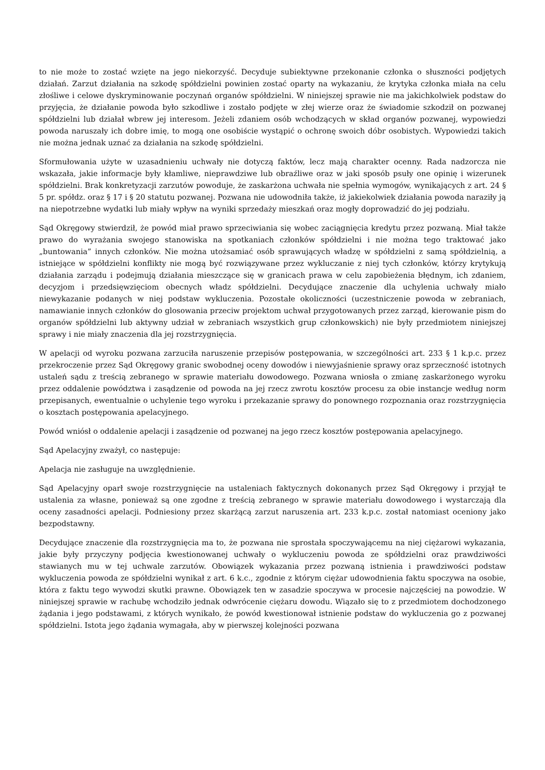to nie może to zostać wzięte na jego niekorzyść. Decyduje subiektywne przekonanie członka o słuszności podjętych działań. Zarzut działania na szkodę spółdzielni powinien zostać oparty na wykazaniu, że krytyka członka miała na celu złośliwe i celowe dyskryminowanie poczynań organów spółdzielni. W niniejszej sprawie nie ma jakichkolwiek podstaw do przyjęcia, że działanie powoda było szkodliwe i zostało podjęte w złej wierze oraz że świadomie szkodził on pozwanej spółdzielni lub działał wbrew jej interesom. Jeżeli zdaniem osób wchodzących w skład organów pozwanej, wypowiedzi powoda naruszały ich dobre imię, to mogą one osobiście wystąpić o ochronę swoich dóbr osobistych. Wypowiedzi takich nie można jednak uznać za działania na szkodę spółdzielni.
Sformułowania użyte w uzasadnieniu uchwały nie dotyczą faktów, lecz mają charakter ocenny. Rada nadzorcza nie wskazała, jakie informacje były kłamliwe, nieprawdziwe lub obraźliwe oraz w jaki sposób psuły one opinię i wizerunek spółdzielni. Brak konkretyzacji zarzutów powoduje, że zaskarżona uchwała nie spełnia wymogów, wynikających z art. 24 § 5 pr. spółdz. oraz § 17 i § 20 statutu pozwanej. Pozwana nie udowodniła także, iż jakiekolwiek działania powoda naraziły ją na niepotrzebne wydatki lub miały wpływ na wyniki sprzedaży mieszkań oraz mogły doprowadzić do jej podziału.
Sąd Okręgowy stwierdził, że powód miał prawo sprzeciwiania się wobec zaciągnięcia kredytu przez pozwaną. Miał także prawo do wyrażania swojego stanowiska na spotkaniach członków spółdzielni i nie można tego traktować jako „buntowania” innych członków. Nie można utożsamiać osób sprawujących władzę w spółdzielni z samą spółdzielnią, a istniejące w spółdzielni konflikty nie mogą być rozwiązywane przez wykluczanie z niej tych członków, którzy krytykują działania zarządu i podejmują działania mieszczące się w granicach prawa w celu zapobieżenia błędnym, ich zdaniem, decyzjom i przedsięwzięciom obecnych władz spółdzielni. Decydujące znaczenie dla uchylenia uchwały miało niewykazanie podanych w niej podstaw wykluczenia. Pozostałe okoliczności (uczestniczenie powoda w zebraniach, namawianie innych członków do glosowania przeciw projektom uchwał przygotowanych przez zarząd, kierowanie pism do organów spółdzielni lub aktywny udział w zebraniach wszystkich grup członkowskich) nie były przedmiotem niniejszej sprawy i nie miały znaczenia dla jej rozstrzygnięcia.
W apelacji od wyroku pozwana zarzuciła naruszenie przepisów postępowania, w szczególności art. 233 § 1 k.p.c. przez przekroczenie przez Sąd Okręgowy granic swobodnej oceny dowodów i niewyjaśnienie sprawy oraz sprzeczność istotnych ustaleń sądu z treścią zebranego w sprawie materiału dowodowego. Pozwana wniosła o zmianę zaskarżonego wyroku przez oddalenie powództwa i zasądzenie od powoda na jej rzecz zwrotu kosztów procesu za obie instancje według norm przepisanych, ewentualnie o uchylenie tego wyroku i przekazanie sprawy do ponownego rozpoznania oraz rozstrzygnięcia o kosztach postępowania apelacyjnego.
Powód wniósł o oddalenie apelacji i zasądzenie od pozwanej na jego rzecz kosztów postępowania apelacyjnego.
Sąd Apelacyjny zważył, co następuje:
Apelacja nie zasługuje na uwzględnienie.
Sąd Apelacyjny oparł swoje rozstrzygnięcie na ustaleniach faktycznych dokonanych przez Sąd Okręgowy i przyjął te ustalenia za własne, ponieważ są one zgodne z treścią zebranego w sprawie materiału dowodowego i wystarczają dla oceny zasadności apelacji. Podniesiony przez skarżącą zarzut naruszenia art. 233 k.p.c. został natomiast oceniony jako bezpodstawny.
Decydujące znaczenie dla rozstrzygnięcia ma to, że pozwana nie sprostała spoczywającemu na niej ciężarowi wykazania, jakie były przyczyny podjęcia kwestionowanej uchwały o wykluczeniu powoda ze spółdzielni oraz prawdziwości stawianych mu w tej uchwale zarzutów. Obowiązek wykazania przez pozwaną istnienia i prawdziwości podstaw wykluczenia powoda ze spółdzielni wynikał z art. 6 k.c., zgodnie z którym ciężar udowodnienia faktu spoczywa na osobie, która z faktu tego wywodzi skutki prawne. Obowiązek ten w zasadzie spoczywa w procesie najczęściej na powodzie. W niniejszej sprawie w rachubę wchodziło jednak odwrócenie ciężaru dowodu. Wiązało się to z przedmiotem dochodzonego żądania i jego podstawami, z których wynikało, że powód kwestionował istnienie podstaw do wykluczenia go z pozwanej spółdzielni. Istota jego żądania wymagała, aby w pierwszej kolejności pozwana